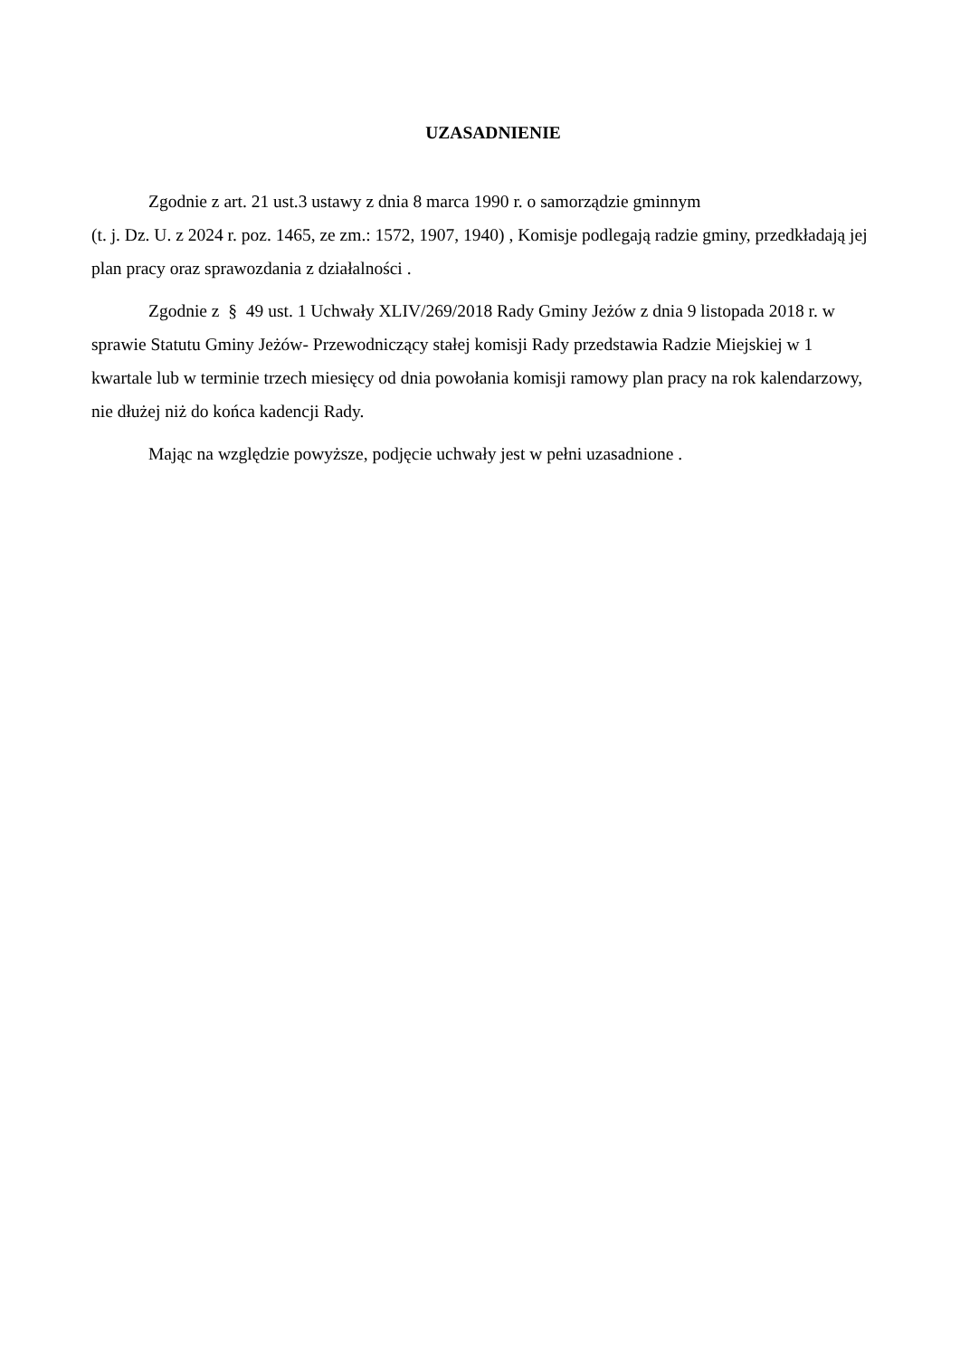UZASADNIENIE
Zgodnie z art. 21 ust.3 ustawy z dnia 8 marca 1990 r. o samorządzie gminnym
(t. j. Dz. U. z 2024 r. poz. 1465, ze zm.: 1572, 1907, 1940) , Komisje podlegają radzie gminy, przedkładają jej plan pracy oraz sprawozdania z działalności .
Zgodnie z § 49 ust. 1 Uchwały XLIV/269/2018 Rady Gminy Jeżów z dnia 9 listopada 2018 r. w sprawie Statutu Gminy Jeżów- Przewodniczący stałej komisji Rady przedstawia Radzie Miejskiej w 1 kwartale lub w terminie trzech miesięcy od dnia powołania komisji ramowy plan pracy na rok kalendarzowy, nie dłużej niż do końca kadencji Rady.
Mając na względzie powyższe, podjęcie uchwały jest w pełni uzasadnione .